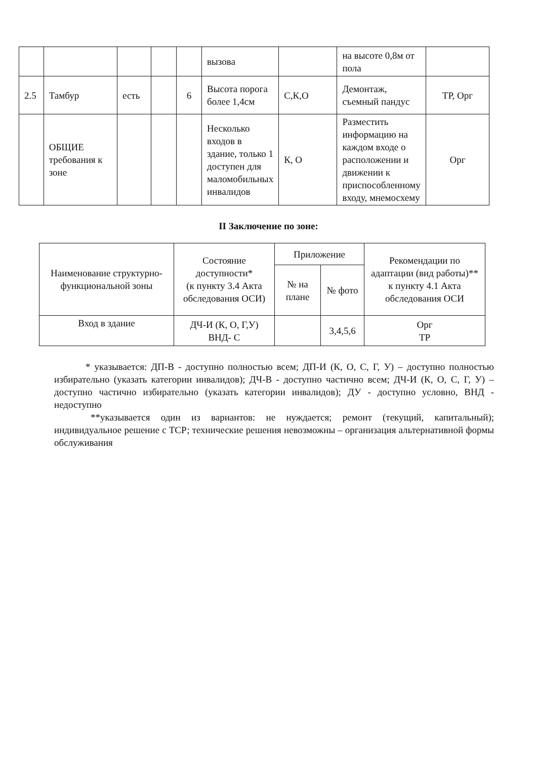| | | | | | вызова | | на высоте 0,8м от пола | |
| 2.5 | Тамбур | есть | | 6 | Высота порога более 1,4см | С,К,О | Демонтаж, съемный пандус | ТР, Орг |
| | ОБЩИЕ требования к зоне | | | | Несколько входов в здание, только 1 доступен для маломобильных инвалидов | К, О | Разместить информацию на каждом входе о расположении и движении к приспособленному входу, мнемосхему | Орг |
II Заключение по зоне:
| Наименование структурно-функциональной зоны | Состояние доступности* (к пункту 3.4 Акта обследования ОСИ) | Приложение | | Рекомендации по адаптации (вид работы)** к пункту 4.1 Акта обследования ОСИ |
| --- | --- | --- | --- | --- |
| | | № на плане | № фото | |
| Вход в здание | ДЧ-И (К, О, Г,У) ВНД- С | | 3,4,5,6 | Орг ТР |
* указывается: ДП-В - доступно полностью всем; ДП-И (К, О, С, Г, У) – доступно полностью избирательно (указать категории инвалидов); ДЧ-В - доступно частично всем; ДЧ-И (К, О, С, Г, У) – доступно частично избирательно (указать категории инвалидов); ДУ - доступно условно, ВНД - недоступно
**указывается один из вариантов: не нуждается; ремонт (текущий, капитальный); индивидуальное решение с ТСР; технические решения невозможны – организация альтернативной формы обслуживания